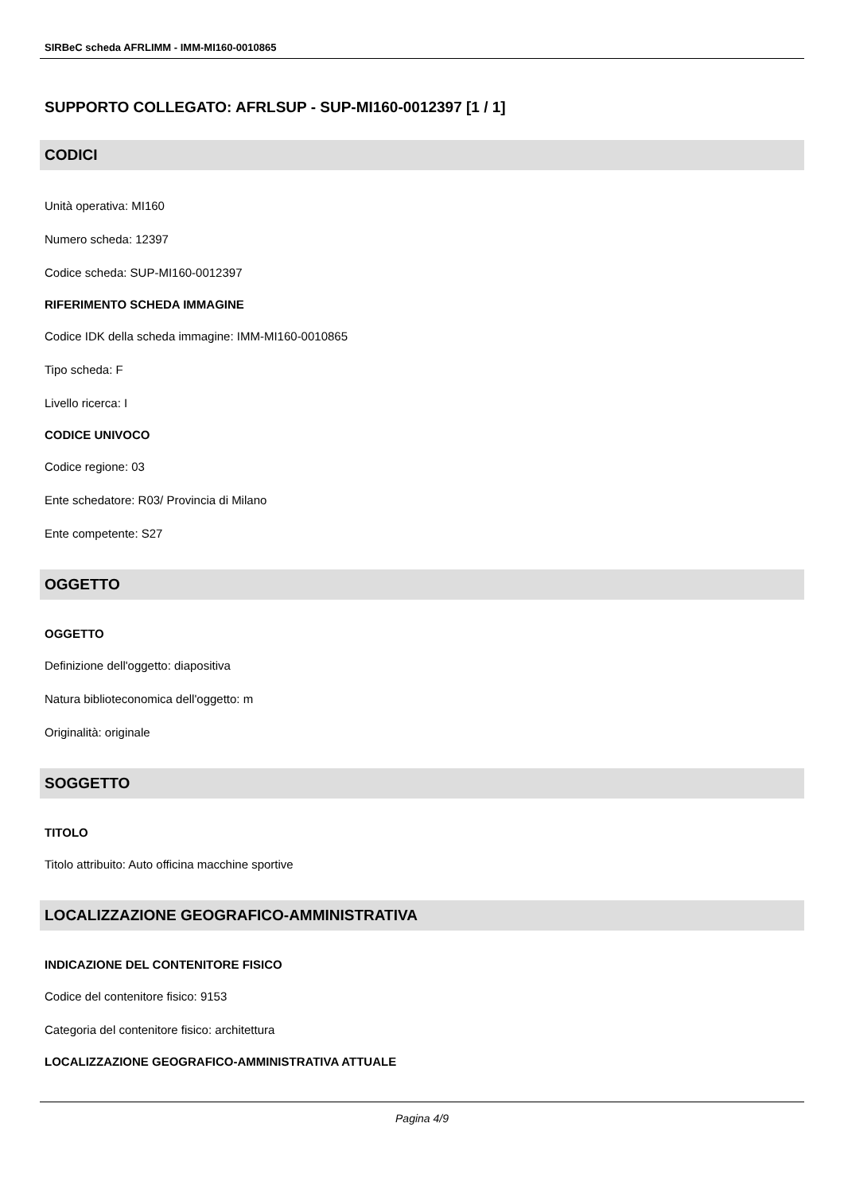SIRBeC scheda AFRLIMM - IMM-MI160-0010865
SUPPORTO COLLEGATO: AFRLSUP - SUP-MI160-0012397 [1 / 1]
CODICI
Unità operativa: MI160
Numero scheda: 12397
Codice scheda: SUP-MI160-0012397
RIFERIMENTO SCHEDA IMMAGINE
Codice IDK della scheda immagine: IMM-MI160-0010865
Tipo scheda: F
Livello ricerca: I
CODICE UNIVOCO
Codice regione: 03
Ente schedatore: R03/ Provincia di Milano
Ente competente: S27
OGGETTO
OGGETTO
Definizione dell'oggetto: diapositiva
Natura biblioteconomica dell'oggetto: m
Originalità: originale
SOGGETTO
TITOLO
Titolo attribuito: Auto officina macchine sportive
LOCALIZZAZIONE GEOGRAFICO-AMMINISTRATIVA
INDICAZIONE DEL CONTENITORE FISICO
Codice del contenitore fisico: 9153
Categoria del contenitore fisico: architettura
LOCALIZZAZIONE GEOGRAFICO-AMMINISTRATIVA ATTUALE
Pagina 4/9